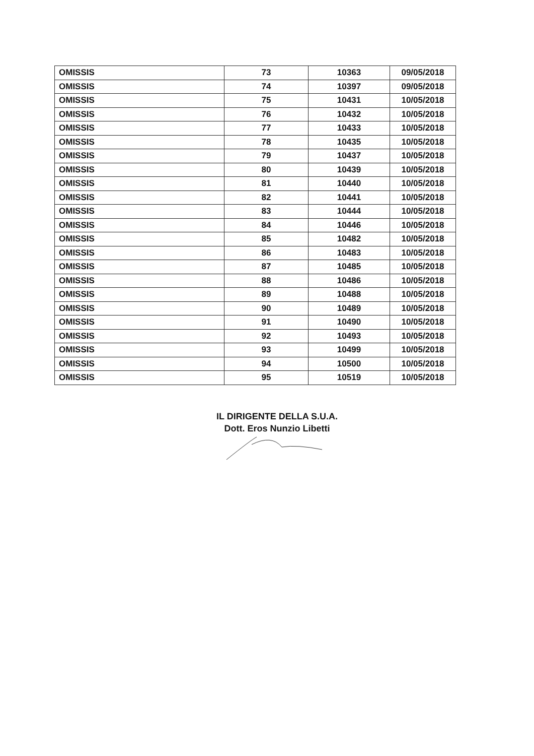| OMISSIS | 73 | 10363 | 09/05/2018 |
| OMISSIS | 74 | 10397 | 09/05/2018 |
| OMISSIS | 75 | 10431 | 10/05/2018 |
| OMISSIS | 76 | 10432 | 10/05/2018 |
| OMISSIS | 77 | 10433 | 10/05/2018 |
| OMISSIS | 78 | 10435 | 10/05/2018 |
| OMISSIS | 79 | 10437 | 10/05/2018 |
| OMISSIS | 80 | 10439 | 10/05/2018 |
| OMISSIS | 81 | 10440 | 10/05/2018 |
| OMISSIS | 82 | 10441 | 10/05/2018 |
| OMISSIS | 83 | 10444 | 10/05/2018 |
| OMISSIS | 84 | 10446 | 10/05/2018 |
| OMISSIS | 85 | 10482 | 10/05/2018 |
| OMISSIS | 86 | 10483 | 10/05/2018 |
| OMISSIS | 87 | 10485 | 10/05/2018 |
| OMISSIS | 88 | 10486 | 10/05/2018 |
| OMISSIS | 89 | 10488 | 10/05/2018 |
| OMISSIS | 90 | 10489 | 10/05/2018 |
| OMISSIS | 91 | 10490 | 10/05/2018 |
| OMISSIS | 92 | 10493 | 10/05/2018 |
| OMISSIS | 93 | 10499 | 10/05/2018 |
| OMISSIS | 94 | 10500 | 10/05/2018 |
| OMISSIS | 95 | 10519 | 10/05/2018 |
IL DIRIGENTE DELLA S.U.A.
Dott. Eros Nunzio Libetti